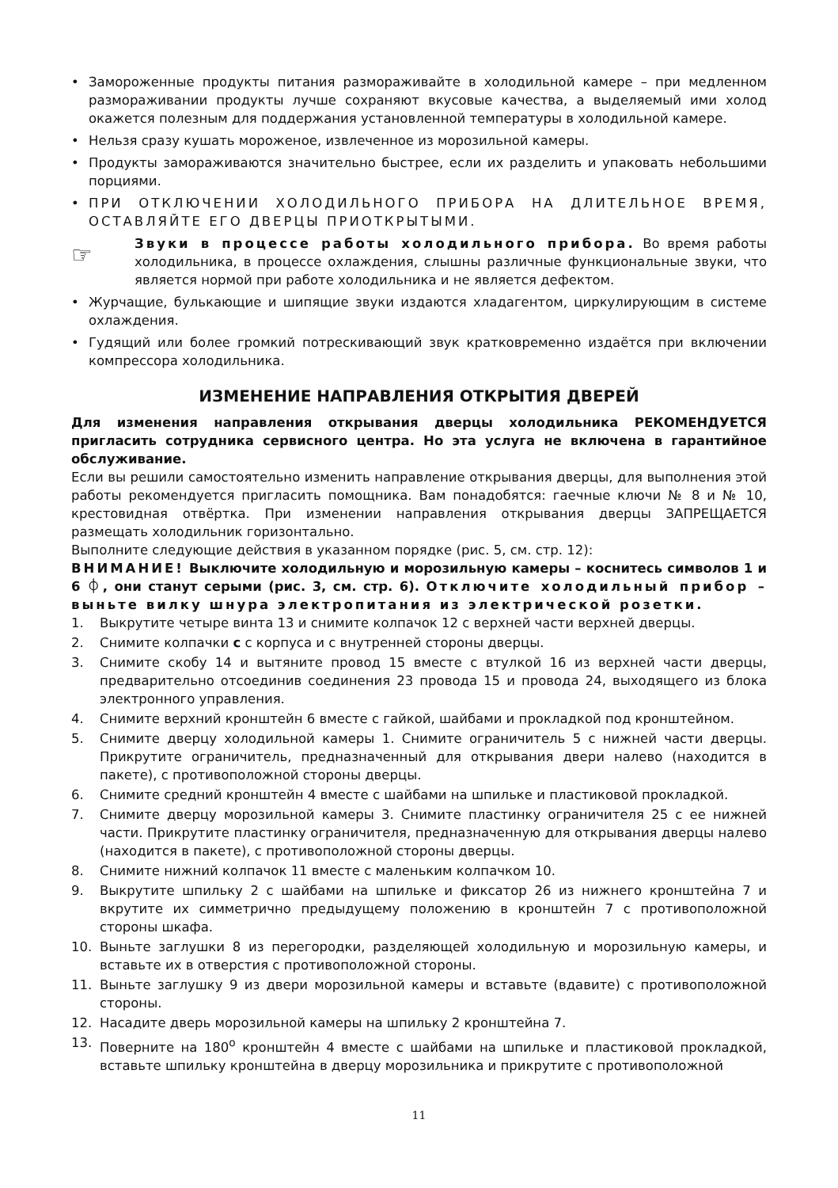• Замороженные продукты питания размораживайте в холодильной камере – при медленном размораживании продукты лучше сохраняют вкусовые качества, а выделяемый ими холод окажется полезным для поддержания установленной температуры в холодильной камере.
• Нельзя сразу кушать мороженое, извлеченное из морозильной камеры.
• Продукты замораживаются значительно быстрее, если их разделить и упаковать небольшими порциями.
• ПРИ ОТКЛЮЧЕНИИ ХОЛОДИЛЬНОГО ПРИБОРА НА ДЛИТЕЛЬНОЕ ВРЕМЯ, ОСТАВЛЯЙТЕ ЕГО ДВЕРЦЫ ПРИОТКРЫТЫМИ.
☞
Звуки в процессе работы холодильного прибора. Во время работы холодильника, в процессе охлаждения, слышны различные функциональные звуки, что является нормой при работе холодильника и не является дефектом.
• Журчащие, булькающие и шипящие звуки издаются хладагентом, циркулирующим в системе охлаждения.
• Гудящий или более громкий потрескивающий звук кратковременно издаётся при включении компрессора холодильника.
ИЗМЕНЕНИЕ НАПРАВЛЕНИЯ ОТКРЫТИЯ ДВЕРЕЙ
Для изменения направления открывания дверцы холодильника РЕКОМЕНДУЕТСЯ пригласить сотрудника сервисного центра. Но эта услуга не включена в гарантийное обслуживание.
Если вы решили самостоятельно изменить направление открывания дверцы, для выполнения этой работы рекомендуется пригласить помощника. Вам понадобятся: гаечные ключи № 8 и № 10, крестовидная отвёртка. При изменении направления открывания дверцы ЗАПРЕЩАЕТСЯ размещать холодильник горизонтально.
Выполните следующие действия в указанном порядке (рис. 5, см. стр. 12):
ВНИМАНИЕ! Выключите холодильную и морозильную камеры – коснитесь символов 1 и 6 ⏀, они станут серыми (рис. 3, см. стр. 6). Отключите холодильный прибор – выньте вилку шнура электропитания из электрической розетки.
1. Выкрутите четыре винта 13 и снимите колпачок 12 с верхней части верхней дверцы.
2. Снимите колпачки с с корпуса и с внутренней стороны дверцы.
3. Снимите скобу 14 и вытяните провод 15 вместе с втулкой 16 из верхней части дверцы, предварительно отсоединив соединения 23 провода 15 и провода 24, выходящего из блока электронного управления.
4. Снимите верхний кронштейн 6 вместе с гайкой, шайбами и прокладкой под кронштейном.
5. Снимите дверцу холодильной камеры 1. Снимите ограничитель 5 с нижней части дверцы. Прикрутите ограничитель, предназначенный для открывания двери налево (находится в пакете), с противоположной стороны дверцы.
6. Снимите средний кронштейн 4 вместе с шайбами на шпильке и пластиковой прокладкой.
7. Снимите дверцу морозильной камеры 3. Снимите пластинку ограничителя 25 с ее нижней части. Прикрутите пластинку ограничителя, предназначенную для открывания дверцы налево (находится в пакете), с противоположной стороны дверцы.
8. Снимите нижний колпачок 11 вместе с маленьким колпачком 10.
9. Выкрутите шпильку 2 с шайбами на шпильке и фиксатор 26 из нижнего кронштейна 7 и вкрутите их симметрично предыдущему положению в кронштейн 7 с противоположной стороны шкафа.
10. Выньте заглушки 8 из перегородки, разделяющей холодильную и морозильную камеры, и вставьте их в отверстия с противоположной стороны.
11. Выньте заглушку 9 из двери морозильной камеры и вставьте (вдавите) с противоположной стороны.
12. Насадите дверь морозильной камеры на шпильку 2 кронштейна 7.
13. Поверните на 180<sup>o</sup> кронштейн 4 вместе с шайбами на шпильке и пластиковой прокладкой, вставьте шпильку кронштейна в дверцу морозильника и прикрутите с противоположной
11